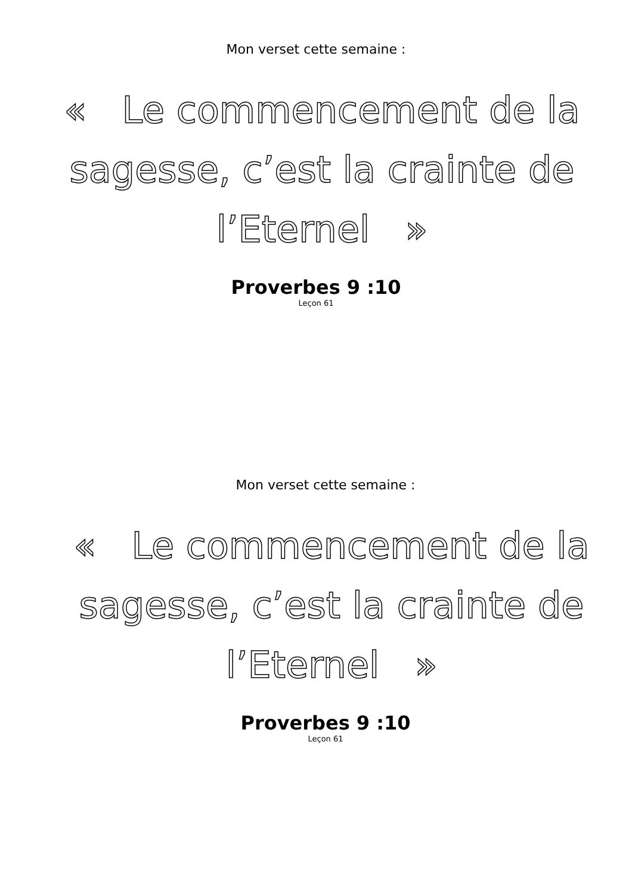Mon verset cette semaine :
« Le commencement de la sagesse, c’est la crainte de l’Eternel »
Proverbes 9 :10
Leçon 61
Mon verset cette semaine :
« Le commencement de la sagesse, c’est la crainte de l’Eternel »
Proverbes 9 :10
Leçon 61